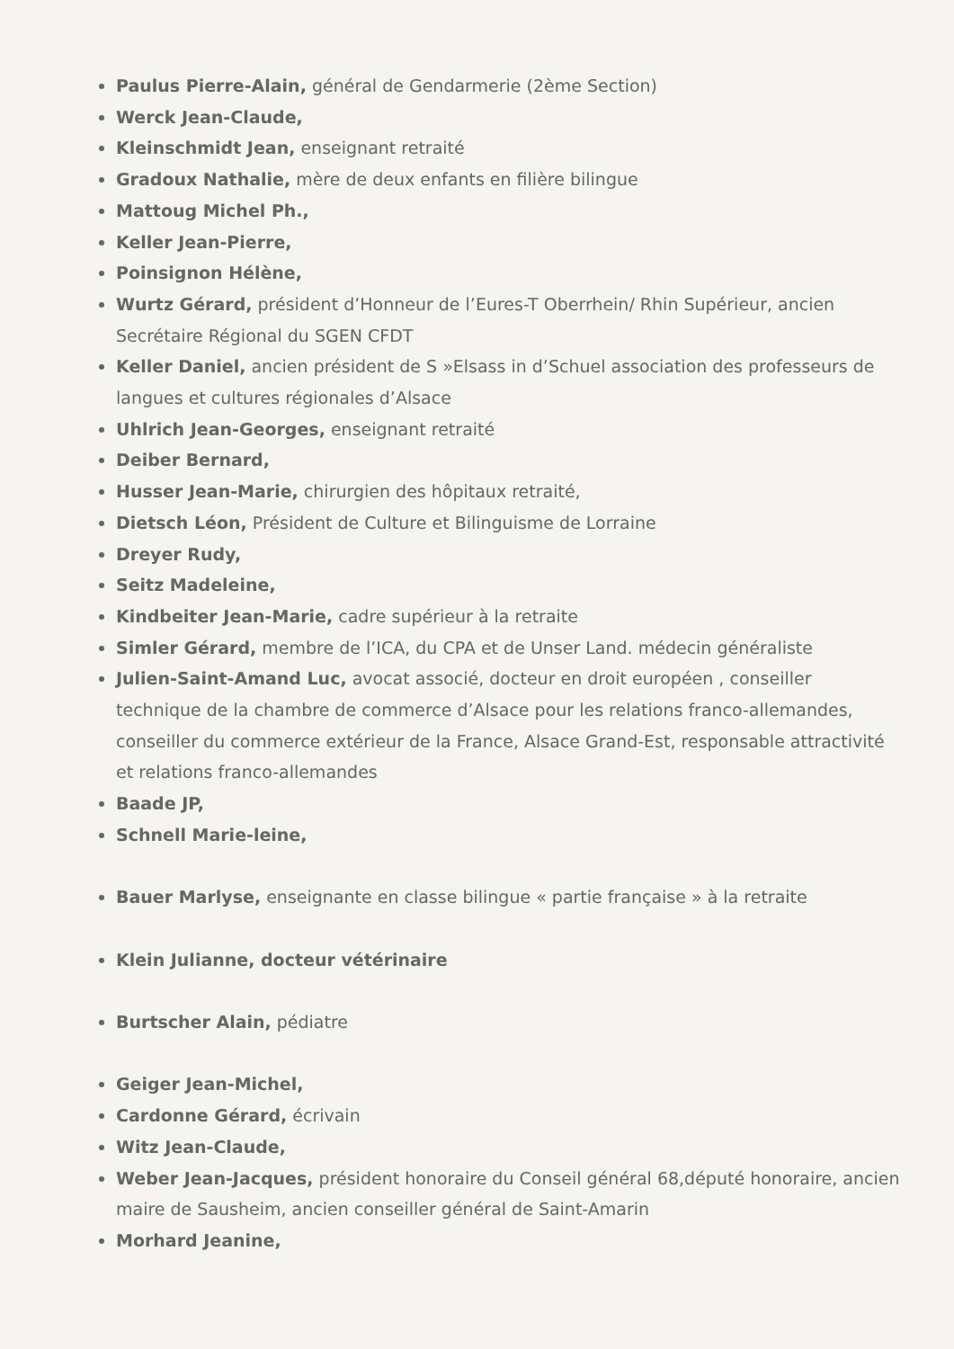Paulus Pierre-Alain, général de Gendarmerie (2ème Section)
Werck Jean-Claude,
Kleinschmidt Jean, enseignant retraité
Gradoux Nathalie, mère de deux enfants en filière bilingue
Mattoug Michel Ph.,
Keller Jean-Pierre,
Poinsignon Hélène,
Wurtz Gérard, président d’Honneur de l’Eures-T Oberrhein/ Rhin Supérieur, ancien Secrétaire Régional du SGEN CFDT
Keller Daniel, ancien président de S »Elsass in d’Schuel association des professeurs de langues et cultures régionales d’Alsace
Uhlrich Jean-Georges, enseignant retraité
Deiber Bernard,
Husser Jean-Marie, chirurgien des hôpitaux retraité,
Dietsch Léon, Président de Culture et Bilinguisme de Lorraine
Dreyer Rudy,
Seitz Madeleine,
Kindbeiter Jean-Marie, cadre supérieur à la retraite
Simler Gérard, membre de l’ICA, du CPA et de Unser Land. médecin généraliste
Julien-Saint-Amand Luc, avocat associé, docteur en droit européen , conseiller technique de la chambre de commerce d’Alsace pour les relations franco-allemandes, conseiller du commerce extérieur de la France, Alsace Grand-Est, responsable attractivité et relations franco-allemandes
Baade JP,
Schnell Marie-leine,
Bauer Marlyse, enseignante en classe bilingue « partie française » à la retraite
Klein Julianne, docteur vétérinaire
Burtscher Alain, pédiatre
Geiger Jean-Michel,
Cardonne Gérard, écrivain
Witz Jean-Claude,
Weber Jean-Jacques, président honoraire du Conseil général 68,député honoraire, ancien maire de Sausheim, ancien conseiller général de Saint-Amarin
Morhard Jeanine,